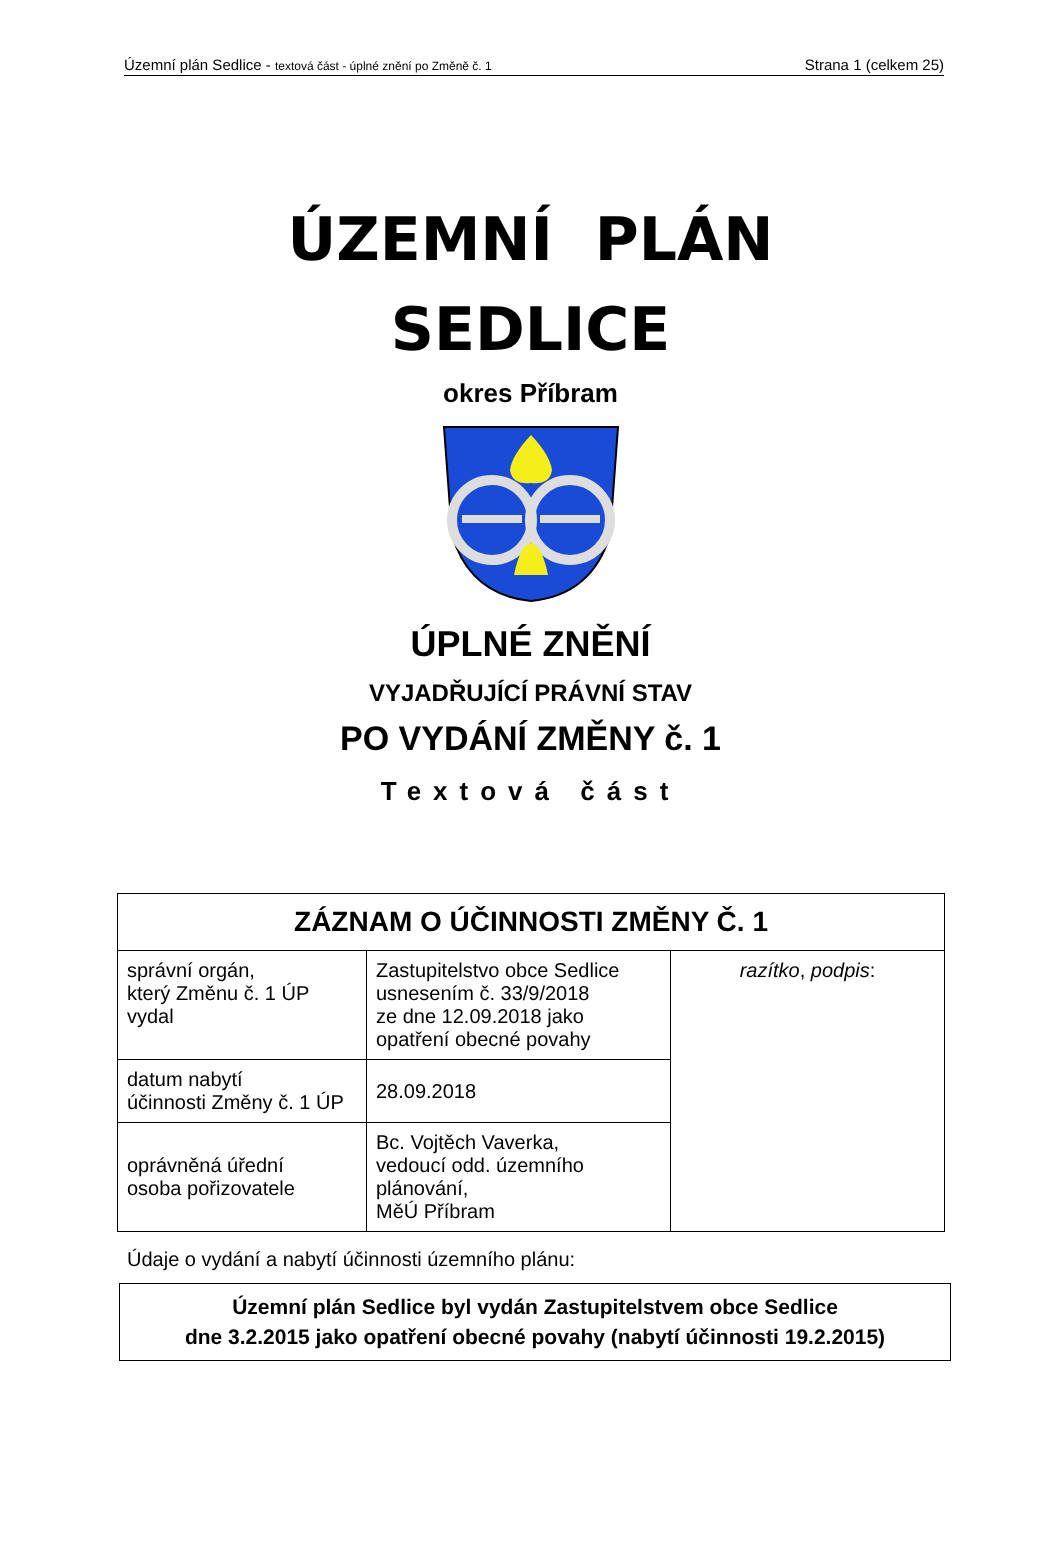Územní plán Sedlice - textová část - úplné znění po Změně č. 1 Strana 1 (celkem 25)
ÚZEMNÍ PLÁN
SEDLICE
okres Příbram
ÚPLNÉ ZNĚNÍ
VYJADŘUJÍCÍ PRÁVNÍ STAV
PO VYDÁNÍ ZMĚNY č. 1
Textová část
| ZÁZNAM O ÚČINNOSTI ZMĚNY Č. 1 | | |
| --- | --- | --- |
| správní orgán, který Změnu č. 1 ÚP vydal | Zastupitelstvo obce Sedlice usnesením č. 33/9/2018 ze dne 12.09.2018 jako opatření obecné povahy | razítko , podpis : |
| datum nabytí účinnosti Změny č. 1 ÚP | 28.09.2018 | |
| oprávněná úřední osoba pořizovatele | Bc. Vojtěch Vaverka, vedoucí odd. územního plánování, MěÚ Příbram | |
Údaje o vydání a nabytí účinnosti územního plánu:
Územní plán Sedlice byl vydán Zastupitelstvem obce Sedlice
dne 3.2.2015 jako opatření obecné povahy (nabytí účinnosti 19.2.2015)